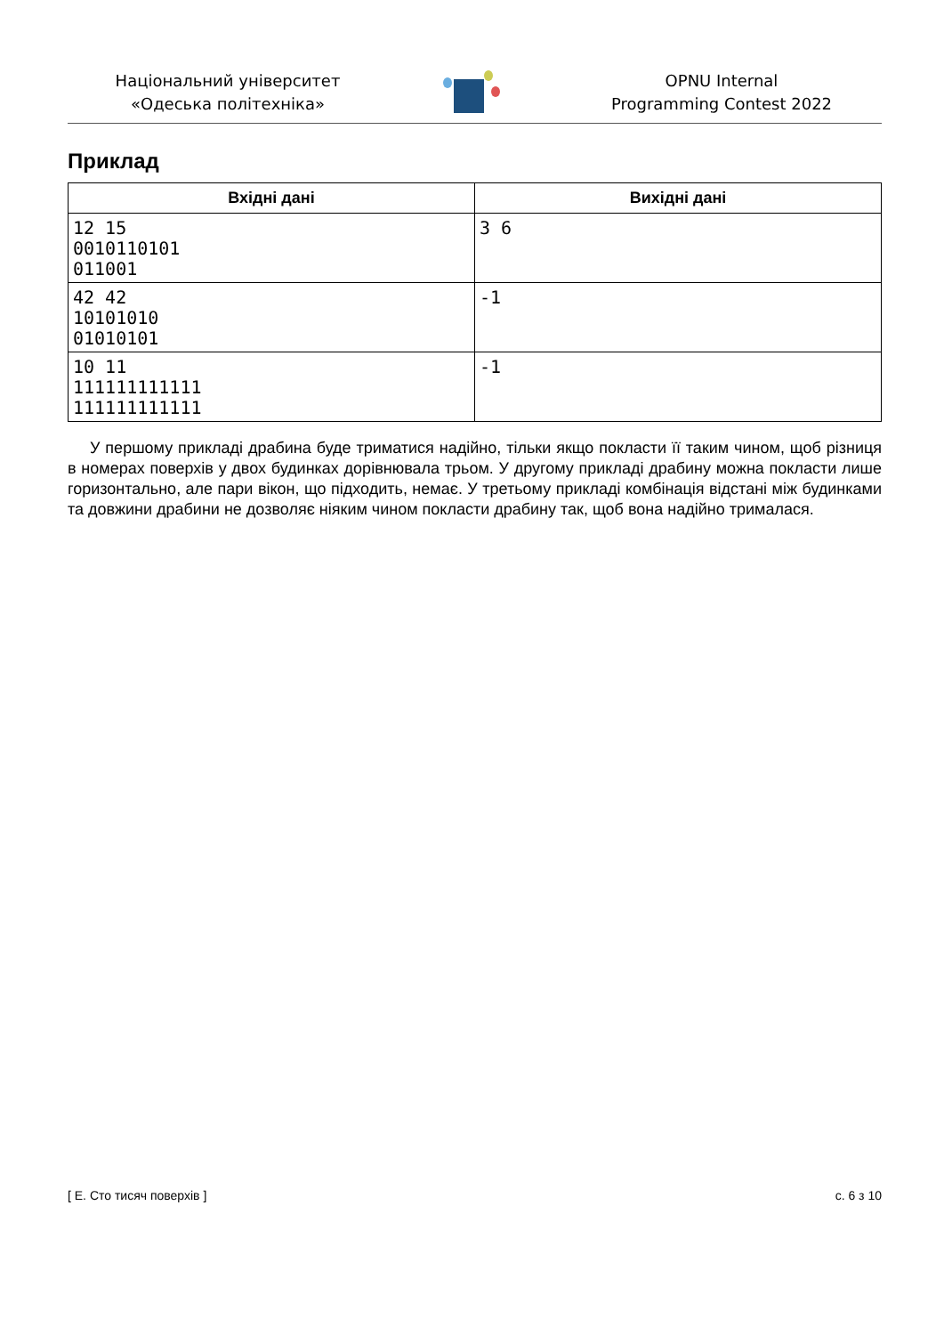Національний університет
«Одеська політехніка»
OPNU Internal
Programming Contest 2022
Приклад
| Вхідні дані | Вихідні дані |
| --- | --- |
| 12 15 0010110101 011001 | 3 6 |
| 42 42 10101010 01010101 | -1 |
| 10 11 111111111111 111111111111 | -1 |
У першому прикладі драбина буде триматися надійно, тільки якщо покласти її таким чином, щоб різниця в номерах поверхів у двох будинках дорівнювала трьом. У другому прикладі драбину можна покласти лише горизонтально, але пари вікон, що підходить, немає. У третьому прикладі комбінація відстані між будинками та довжини драбини не дозволяє ніяким чином покласти драбину так, щоб вона надійно трималася.
[ E. Сто тисяч поверхів ] с. 6 з 10